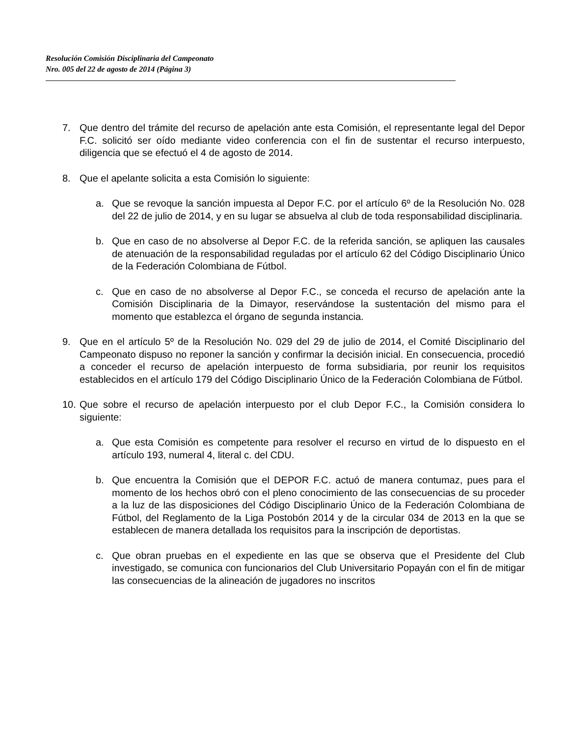Resolución Comisión Disciplinaria del Campeonato
Nro. 005 del 22 de agosto de 2014 (Página 3)
7. Que dentro del trámite del recurso de apelación ante esta Comisión, el representante legal del Depor F.C. solicitó ser oído mediante video conferencia con el fin de sustentar el recurso interpuesto, diligencia que se efectuó el 4 de agosto de 2014.
8. Que el apelante solicita a esta Comisión lo siguiente:
a. Que se revoque la sanción impuesta al Depor F.C. por el artículo 6º de la Resolución No. 028 del 22 de julio de 2014, y en su lugar se absuelva al club de toda responsabilidad disciplinaria.
b. Que en caso de no absolverse al Depor F.C. de la referida sanción, se apliquen las causales de atenuación de la responsabilidad reguladas por el artículo 62 del Código Disciplinario Único de la Federación Colombiana de Fútbol.
c. Que en caso de no absolverse al Depor F.C., se conceda el recurso de apelación ante la Comisión Disciplinaria de la Dimayor, reservándose la sustentación del mismo para el momento que establezca el órgano de segunda instancia.
9. Que en el artículo 5º de la Resolución No. 029 del 29 de julio de 2014, el Comité Disciplinario del Campeonato dispuso no reponer la sanción y confirmar la decisión inicial. En consecuencia, procedió a conceder el recurso de apelación interpuesto de forma subsidiaria, por reunir los requisitos establecidos en el artículo 179 del Código Disciplinario Único de la Federación Colombiana de Fútbol.
10.
Que sobre el recurso de apelación interpuesto por el club Depor F.C., la Comisión considera lo siguiente:
a. Que esta Comisión es competente para resolver el recurso en virtud de lo dispuesto en el artículo 193, numeral 4, literal c. del CDU.
b. Que encuentra la Comisión que el DEPOR F.C. actuó de manera contumaz, pues para el momento de los hechos obró con el pleno conocimiento de las consecuencias de su proceder a la luz de las disposiciones del Código Disciplinario Único de la Federación Colombiana de Fútbol, del Reglamento de la Liga Postobón 2014 y de la circular 034 de 2013 en la que se establecen de manera detallada los requisitos para la inscripción de deportistas.
c. Que obran pruebas en el expediente en las que se observa que el Presidente del Club investigado, se comunica con funcionarios del Club Universitario Popayán con el fin de mitigar las consecuencias de la alineación de jugadores no inscritos